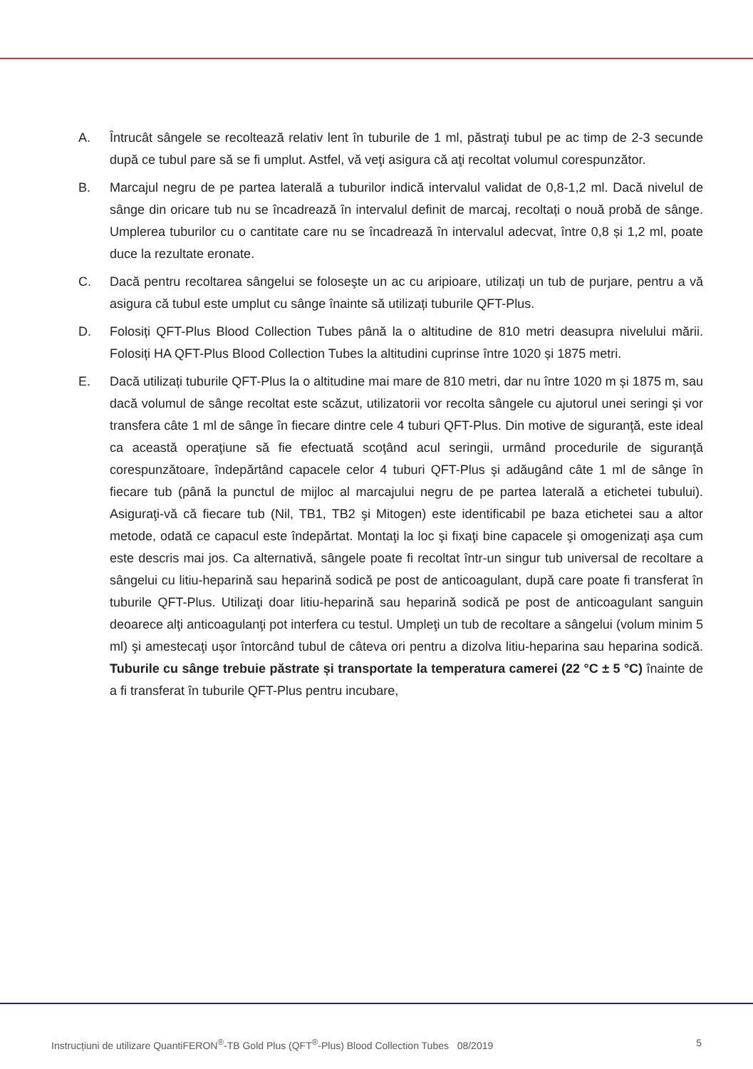A. Întrucât sângele se recoltează relativ lent în tuburile de 1 ml, păstraţi tubul pe ac timp de 2-3 secunde după ce tubul pare să se fi umplut. Astfel, vă veţi asigura că aţi recoltat volumul corespunzător.
B. Marcajul negru de pe partea laterală a tuburilor indică intervalul validat de 0,8-1,2 ml. Dacă nivelul de sânge din oricare tub nu se încadrează în intervalul definit de marcaj, recoltați o nouă probă de sânge. Umplerea tuburilor cu o cantitate care nu se încadrează în intervalul adecvat, între 0,8 și 1,2 ml, poate duce la rezultate eronate.
C. Dacă pentru recoltarea sângelui se foloseşte un ac cu aripioare, utilizați un tub de purjare, pentru a vă asigura că tubul este umplut cu sânge înainte să utilizați tuburile QFT-Plus.
D. Folosiți QFT-Plus Blood Collection Tubes până la o altitudine de 810 metri deasupra nivelului mării. Folosiți HA QFT-Plus Blood Collection Tubes la altitudini cuprinse între 1020 și 1875 metri.
E. Dacă utilizați tuburile QFT-Plus la o altitudine mai mare de 810 metri, dar nu între 1020 m și 1875 m, sau dacă volumul de sânge recoltat este scăzut, utilizatorii vor recolta sângele cu ajutorul unei seringi şi vor transfera câte 1 ml de sânge în fiecare dintre cele 4 tuburi QFT-Plus. Din motive de siguranţă, este ideal ca această operaţiune să fie efectuată scoţând acul seringii, urmând procedurile de siguranţă corespunzătoare, îndepărtând capacele celor 4 tuburi QFT-Plus şi adăugând câte 1 ml de sânge în fiecare tub (până la punctul de mijloc al marcajului negru de pe partea laterală a etichetei tubului). Asiguraţi-vă că fiecare tub (Nil, TB1, TB2 şi Mitogen) este identificabil pe baza etichetei sau a altor metode, odată ce capacul este îndepărtat. Montaţi la loc şi fixaţi bine capacele şi omogenizaţi aşa cum este descris mai jos. Ca alternativă, sângele poate fi recoltat într-un singur tub universal de recoltare a sângelui cu litiu-heparină sau heparină sodică pe post de anticoagulant, după care poate fi transferat în tuburile QFT-Plus. Utilizaţi doar litiu-heparină sau heparină sodică pe post de anticoagulant sanguin deoarece alţi anticoagulanţi pot interfera cu testul. Umpleţi un tub de recoltare a sângelui (volum minim 5 ml) şi amestecaţi uşor întorcând tubul de câteva ori pentru a dizolva litiu-heparina sau heparina sodică. Tuburile cu sânge trebuie păstrate și transportate la temperatura camerei (22 °C ± 5 °C) înainte de a fi transferat în tuburile QFT-Plus pentru incubare,
Instrucțiuni de utilizare QuantiFERON<sup>®</sup>-TB Gold Plus (QFT<sup>®</sup>-Plus) Blood Collection Tubes 08/2019 5